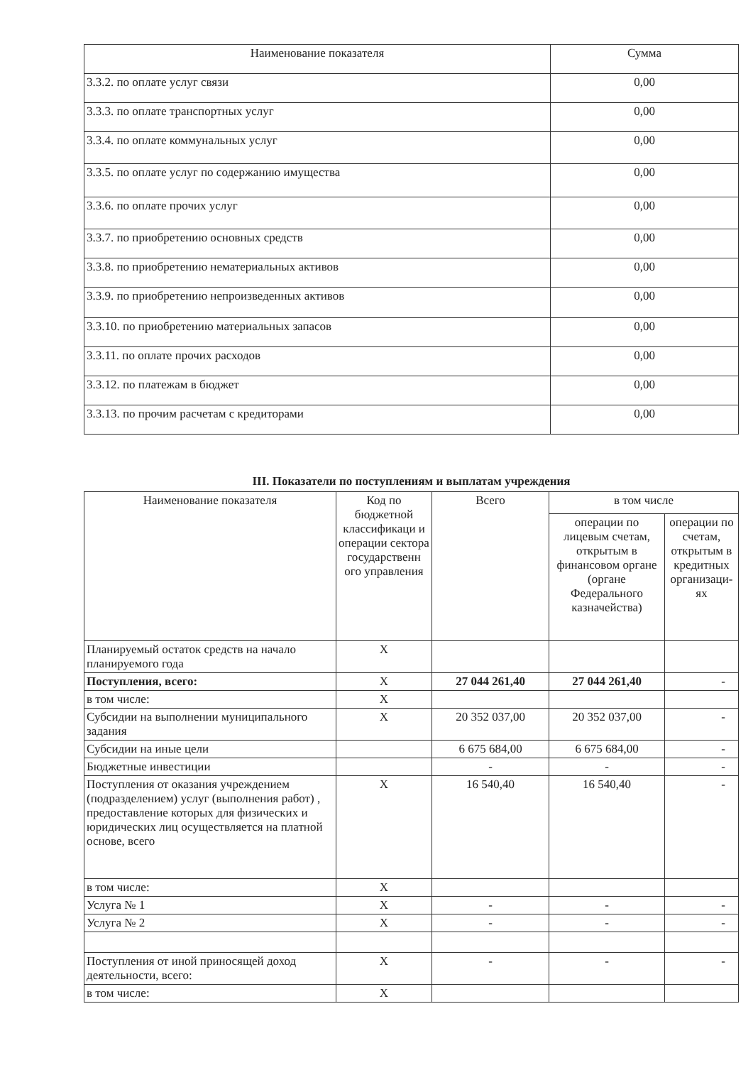| Наименование показателя | Сумма |
| --- | --- |
| 3.3.2. по оплате услуг связи | 0,00 |
| 3.3.3. по оплате транспортных услуг | 0,00 |
| 3.3.4. по оплате коммунальных услуг | 0,00 |
| 3.3.5. по оплате услуг по содержанию имущества | 0,00 |
| 3.3.6. по оплате прочих услуг | 0,00 |
| 3.3.7. по приобретению основных средств | 0,00 |
| 3.3.8. по приобретению нематериальных активов | 0,00 |
| 3.3.9. по приобретению непроизведенных активов | 0,00 |
| 3.3.10. по приобретению материальных запасов | 0,00 |
| 3.3.11. по оплате прочих расходов | 0,00 |
| 3.3.12. по платежам в бюджет | 0,00 |
| 3.3.13. по прочим расчетам с кредиторами | 0,00 |
III. Показатели по поступлениям и выплатам учреждения
| Наименование показателя | Код по бюджетной классификаци и операции сектора государственн ого управления | Всего | в том числе | |
| --- | --- | --- | --- | --- |
| | | | операции по лицевым счетам, открытым в финансовом органе (органе Федерального казначейства) | операции по счетам, открытым в кредитных организаци-ях |
| Планируемый остаток средств на начало планируемого года | X | | | |
| Поступления, всего: | X | 27 044 261,40 | 27 044 261,40 | - |
| в том числе: | X | | | |
| Субсидии на выполнении муниципального задания | X | 20 352 037,00 | 20 352 037,00 | - |
| Субсидии на иные цели | | 6 675 684,00 | 6 675 684,00 | - |
| Бюджетные инвестиции | | - | - | - |
| Поступления от оказания учреждением (подразделением) услуг (выполнения работ) , предоставление которых для физических и юридических лиц осуществляется на платной основе, всего | X | 16 540,40 | 16 540,40 | - |
| в том числе: | X | | | |
| Услуга № 1 | X | - | - | - |
| Услуга № 2 | X | - | - | - |
| Поступления от иной приносящей доход деятельности, всего: | X | - | - | - |
| в том числе: | X | | | |